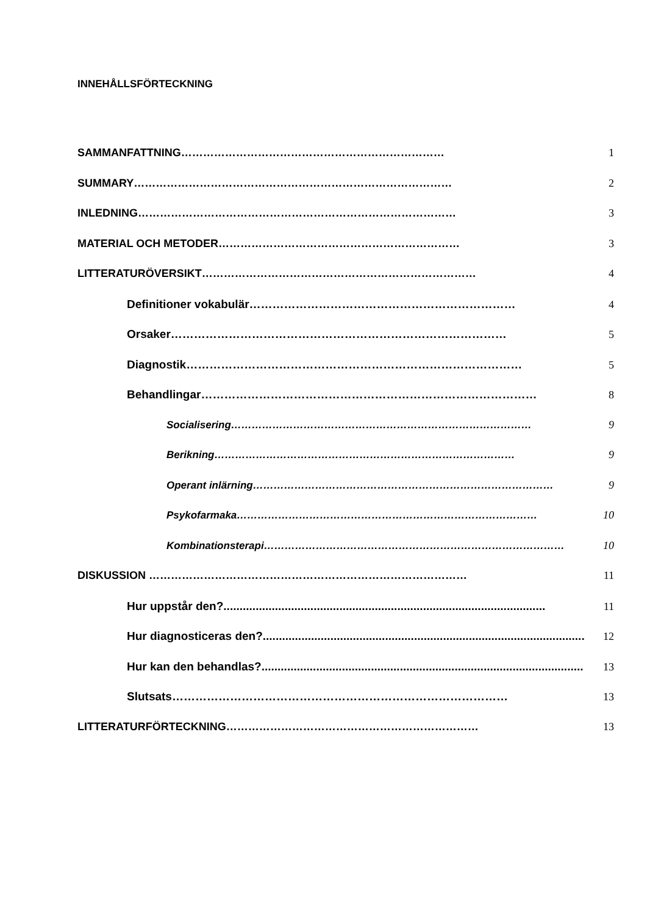INNEHÅLLSFÖRTECKNING
SAMMANFATTNING ……………………………………………………………… 1
SUMMARY …………………………………………………………………………… 2
INLEDNING …………………………………………………………………………… 3
MATERIAL OCH METODER ………………………………………………………… 3
LITTERATURÖVERSIKT ………………………………………………………………… 4
Definitioner vokabulär …………………………………………………………… 4
Orsaker …………………………………………………………………………… 5
Diagnostik …………………………………………………………………………… 5
Behandlingar …………………………………………………………………………… 8
Socialisering …………………………………………………………………………… 9
Berikning …………………………………………………………………………… 9
Operant inlärning …………………………………………………………………………… 9
Psykofarmaka …………………………………………………………………………… 10
Kombinationsterapi …………………………………………………………………………… 10
DISKUSSION …………………………………………………………………………… 11
Hur uppstår den?.................................................................................................... 11
Hur diagnosticeras den?.................................................................................................... 12
Hur kan den behandlas?.................................................................................................... 13
Slutsats …………………………………………………………………………… 13
LITTERATURFÖRTECKNING …………………………………………………………… 13